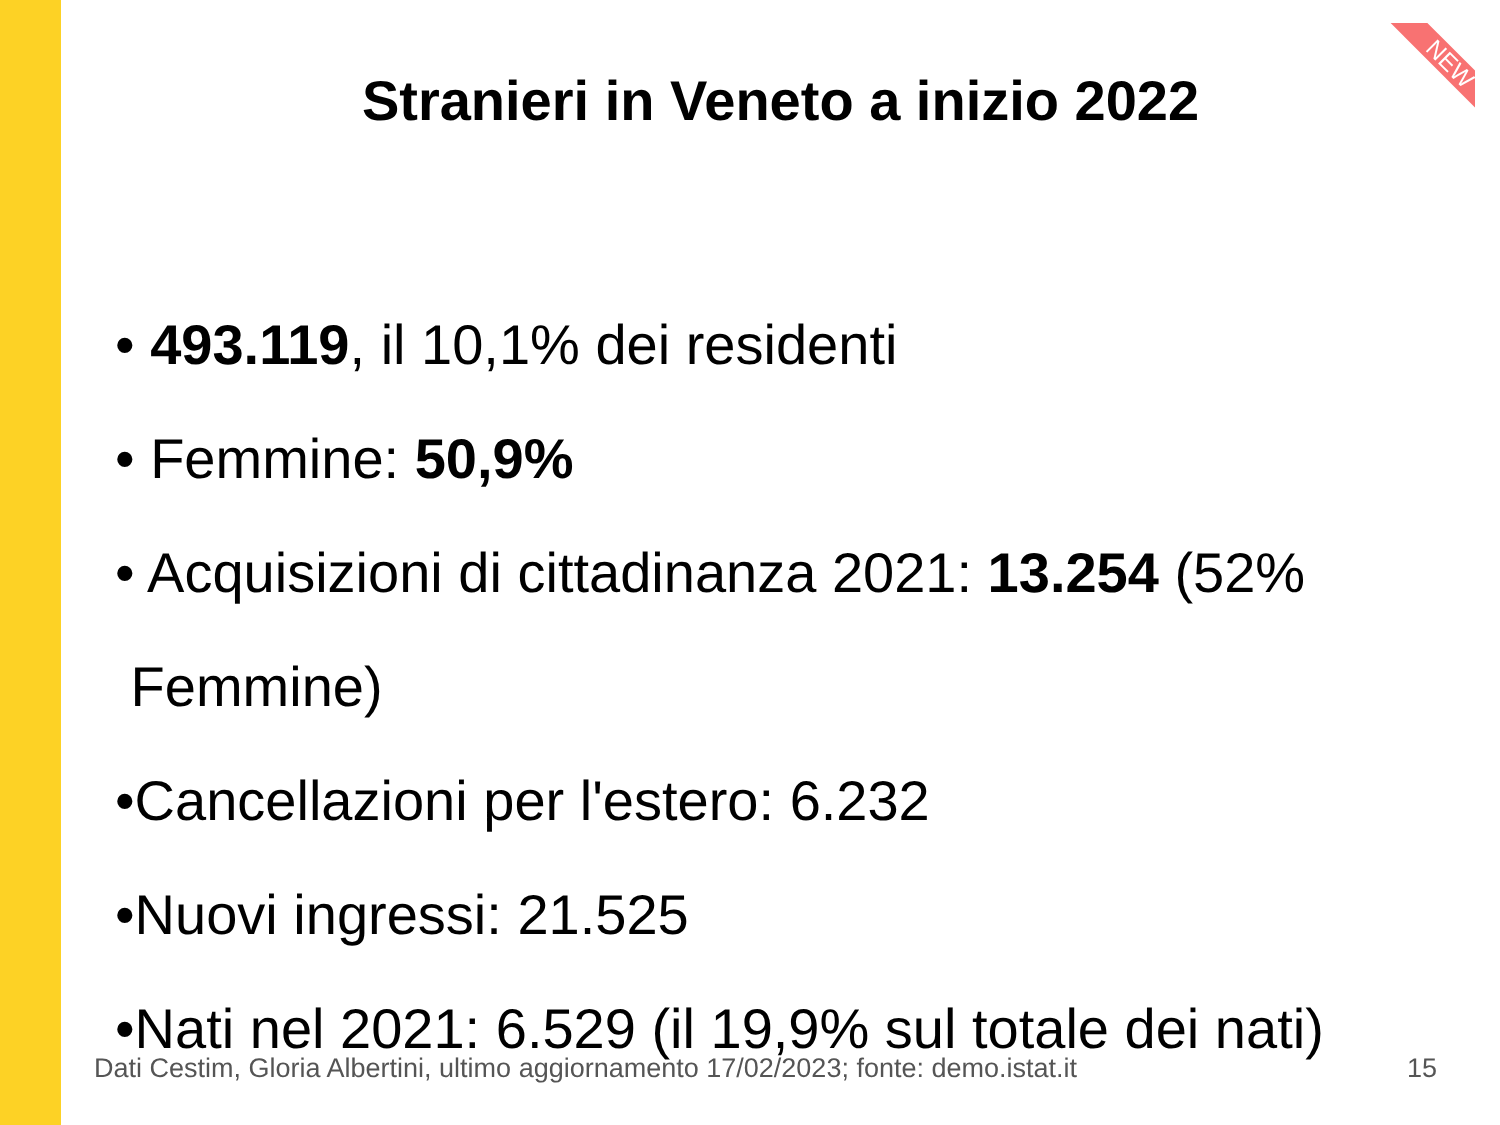NEW
Stranieri in Veneto a inizio 2022
• 493.119, il 10,1% dei residenti
• Femmine: 50,9%
• Acquisizioni di cittadinanza 2021: 13.254 (52%
Femmine)
•Cancellazioni per l'estero: 6.232
•Nuovi ingressi: 21.525
•Nati nel 2021: 6.529 (il 19,9% sul totale dei nati)
Dati Cestim, Gloria Albertini, ultimo aggiornamento 17/02/2023; fonte: demo.istat.it
15